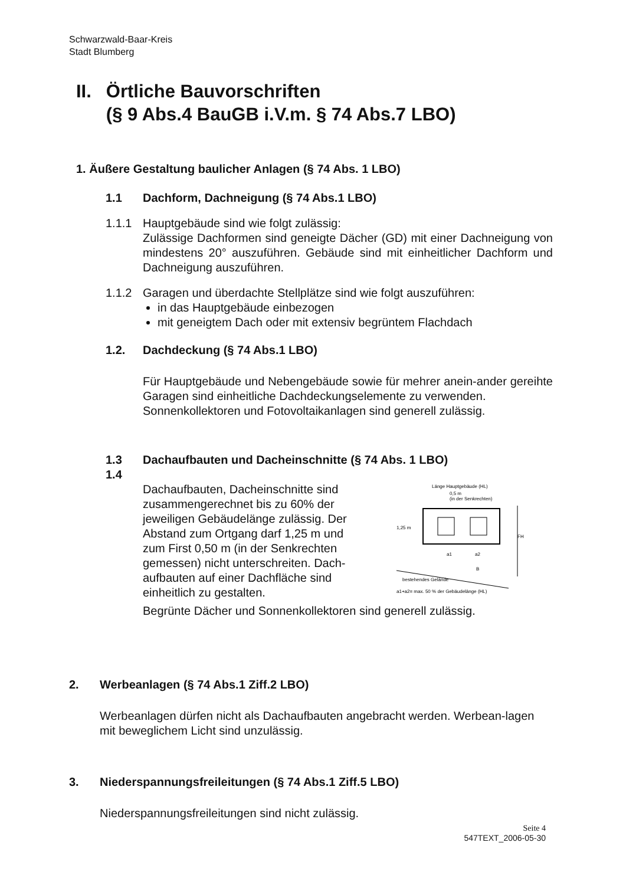Schwarzwald-Baar-Kreis
Stadt Blumberg
II. Örtliche Bauvorschriften
(§ 9 Abs.4 BauGB i.V.m. § 74 Abs.7 LBO)
1. Äußere Gestaltung baulicher Anlagen (§ 74 Abs. 1 LBO)
1.1 Dachform, Dachneigung (§ 74 Abs.1 LBO)
1.1.1 Hauptgebäude sind wie folgt zulässig:
Zulässige Dachformen sind geneigte Dächer (GD) mit einer Dachneigung von mindestens 20° auszuführen. Gebäude sind mit einheitlicher Dachform und Dachneigung auszuführen.
1.1.2 Garagen und überdachte Stellplätze sind wie folgt auszuführen:
in das Hauptgebäude einbezogen
mit geneigtem Dach oder mit extensiv begrüntem Flachdach
1.2. Dachdeckung (§ 74 Abs.1 LBO)
Für Hauptgebäude und Nebengebäude sowie für mehrer anein-ander gereihte Garagen sind einheitliche Dachdeckungselemente zu verwenden.
Sonnenkollektoren und Fotovoltaikanlagen sind generell zulässig.
1.3
1.4 Dachaufbauten und Dacheinschnitte (§ 74 Abs. 1 LBO)
Dachaufbauten, Dacheinschnitte sind zusammengerechnet bis zu 60% der jeweiligen Gebäudelänge zulässig. Der Abstand zum Ortgang darf 1,25 m und zum First 0,50 m (in der Senkrechten gemessen) nicht unterschreiten. Dach-aufbauten auf einer Dachfläche sind einheitlich zu gestalten.
Länge Hauptgebäude (HL)
0,5 m
(in der Senkrechten)
1,25 m
a1
a2
B
FH
bestehendes Gelände
a1+a2= max. 50 % der Gebäudelänge (HL)
Begrünte Dächer und Sonnenkollektoren sind generell zulässig.
2. Werbeanlagen (§ 74 Abs.1 Ziff.2 LBO)
Werbeanlagen dürfen nicht als Dachaufbauten angebracht werden. Werbean-lagen mit beweglichem Licht sind unzulässig.
3. Niederspannungsfreileitungen (§ 74 Abs.1 Ziff.5 LBO)
Niederspannungsfreileitungen sind nicht zulässig.
Seite 4
547TEXT_2006-05-30